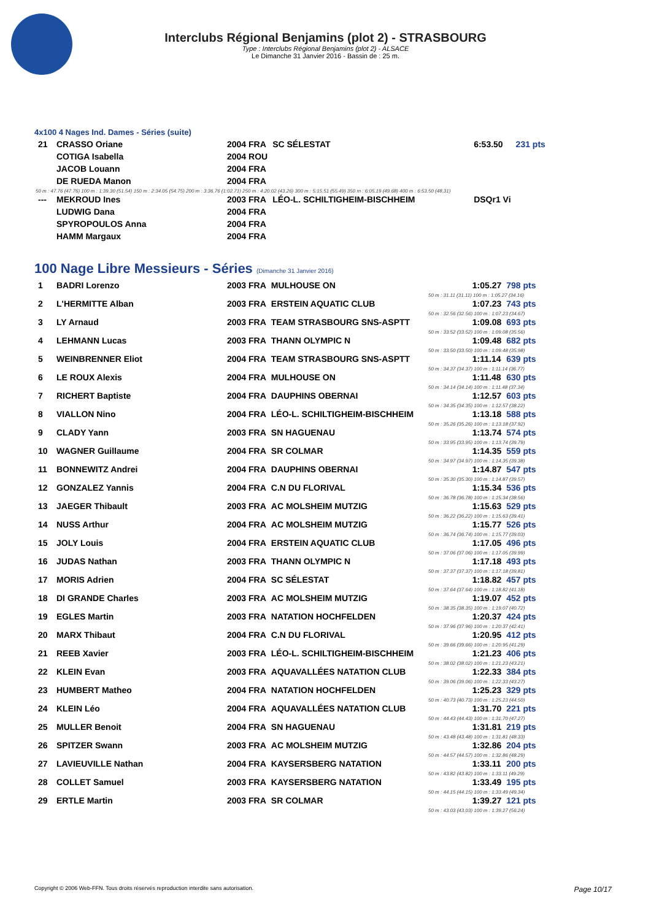Interclubs Régional Benjamins (plot 2) - STRASBOURG
Type : Interclubs Régional Benjamins (plot 2) - ALSACE
Le Dimanche 31 Janvier 2016 - Bassin de : 25 m.
4x100 4 Nages Ind. Dames - Séries (suite)
| 21 | CRASSO Oriane | 2004 FRA | SC SÉLESTAT | 6:53.50 | 231 pts |
| | COTIGA Isabella | 2004 ROU | | | |
| | JACOB Louann | 2004 FRA | | | |
| | DE RUEDA Manon | 2004 FRA | | | |
| 50 m : 47.76 (47.76) 100 m : 1:39.30 (51.54) 150 m : 2:34.05 (54.75) 200 m : 3:36.76 (1:02.71) 250 m : 4:20.02 (43.26) 300 m : 5:15.51 (55.49) 350 m : 6:05.19 (49.68) 400 m : 6:53.50 (48.31) | | | | | |
| --- | MEKROUD Ines | 2003 FRA | LÉO-L. SCHILTIGHEIM-BISCHHEIM | DSQr1 Vi | |
| | LUDWIG Dana | 2004 FRA | | | |
| | SPYROPOULOS Anna | 2004 FRA | | | |
| | HAMM Margaux | 2004 FRA | | | |
100 Nage Libre Messieurs - Séries (Dimanche 31 Janvier 2016)
| 1 | BADRI Lorenzo | 2003 FRA | MULHOUSE ON | 1:05.27 | 798 pts |
| 50 m : 31.11 (31.11) 100 m : 1:05.27 (34.16) | | | | | |
| 2 | L'HERMITTE Alban | 2003 FRA | ERSTEIN AQUATIC CLUB | 1:07.23 | 743 pts |
| 50 m : 32.56 (32.56) 100 m : 1:07.23 (34.67) | | | | | |
| 3 | LY Arnaud | 2003 FRA | TEAM STRASBOURG SNS-ASPTT | 1:09.08 | 693 pts |
| 50 m : 33.52 (33.52) 100 m : 1:09.08 (35.56) | | | | | |
| 4 | LEHMANN Lucas | 2003 FRA | THANN OLYMPIC N | 1:09.48 | 682 pts |
| 50 m : 33.50 (33.50) 100 m : 1:09.48 (35.98) | | | | | |
| 5 | WEINBRENNER Eliot | 2004 FRA | TEAM STRASBOURG SNS-ASPTT | 1:11.14 | 639 pts |
| 50 m : 34.37 (34.37) 100 m : 1:11.14 (36.77) | | | | | |
| 6 | LE ROUX Alexis | 2004 FRA | MULHOUSE ON | 1:11.48 | 630 pts |
| 50 m : 34.14 (34.14) 100 m : 1:11.48 (37.34) | | | | | |
| 7 | RICHERT Baptiste | 2004 FRA | DAUPHINS OBERNAI | 1:12.57 | 603 pts |
| 50 m : 34.35 (34.35) 100 m : 1:12.57 (38.22) | | | | | |
| 8 | VIALLON Nino | 2004 FRA | LÉO-L. SCHILTIGHEIM-BISCHHEIM | 1:13.18 | 588 pts |
| 50 m : 35.26 (35.26) 100 m : 1:13.18 (37.92) | | | | | |
| 9 | CLADY Yann | 2003 FRA | SN HAGUENAU | 1:13.74 | 574 pts |
| 50 m : 33.95 (33.95) 100 m : 1:13.74 (39.79) | | | | | |
| 10 | WAGNER Guillaume | 2004 FRA | SR COLMAR | 1:14.35 | 559 pts |
| 50 m : 34.97 (34.97) 100 m : 1:14.35 (39.38) | | | | | |
| 11 | BONNEWITZ Andrei | 2004 FRA | DAUPHINS OBERNAI | 1:14.87 | 547 pts |
| 50 m : 35.30 (35.30) 100 m : 1:14.87 (39.57) | | | | | |
| 12 | GONZALEZ Yannis | 2004 FRA | C.N DU FLORIVAL | 1:15.34 | 536 pts |
| 50 m : 36.78 (36.78) 100 m : 1:15.34 (38.56) | | | | | |
| 13 | JAEGER Thibault | 2003 FRA | AC MOLSHEIM MUTZIG | 1:15.63 | 529 pts |
| 50 m : 36.22 (36.22) 100 m : 1:15.63 (39.41) | | | | | |
| 14 | NUSS Arthur | 2004 FRA | AC MOLSHEIM MUTZIG | 1:15.77 | 526 pts |
| 50 m : 36.74 (36.74) 100 m : 1:15.77 (39.03) | | | | | |
| 15 | JOLY Louis | 2004 FRA | ERSTEIN AQUATIC CLUB | 1:17.05 | 496 pts |
| 50 m : 37.06 (37.06) 100 m : 1:17.05 (39.99) | | | | | |
| 16 | JUDAS Nathan | 2003 FRA | THANN OLYMPIC N | 1:17.18 | 493 pts |
| 50 m : 37.37 (37.37) 100 m : 1:17.18 (39.81) | | | | | |
| 17 | MORIS Adrien | 2004 FRA | SC SÉLESTAT | 1:18.82 | 457 pts |
| 50 m : 37.64 (37.64) 100 m : 1:18.82 (41.18) | | | | | |
| 18 | DI GRANDE Charles | 2003 FRA | AC MOLSHEIM MUTZIG | 1:19.07 | 452 pts |
| 50 m : 38.35 (38.35) 100 m : 1:19.07 (40.72) | | | | | |
| 19 | EGLES Martin | 2003 FRA | NATATION HOCHFELDEN | 1:20.37 | 424 pts |
| 50 m : 37.96 (37.96) 100 m : 1:20.37 (42.41) | | | | | |
| 20 | MARX Thibaut | 2004 FRA | C.N DU FLORIVAL | 1:20.95 | 412 pts |
| 50 m : 39.66 (39.66) 100 m : 1:20.95 (41.29) | | | | | |
| 21 | REEB Xavier | 2003 FRA | LÉO-L. SCHILTIGHEIM-BISCHHEIM | 1:21.23 | 406 pts |
| 50 m : 38.02 (38.02) 100 m : 1:21.23 (43.21) | | | | | |
| 22 | KLEIN Evan | 2003 FRA | AQUAVALLÉES NATATION CLUB | 1:22.33 | 384 pts |
| 50 m : 39.06 (39.06) 100 m : 1:22.33 (43.27) | | | | | |
| 23 | HUMBERT Matheo | 2004 FRA | NATATION HOCHFELDEN | 1:25.23 | 329 pts |
| 50 m : 40.73 (40.73) 100 m : 1:25.23 (44.50) | | | | | |
| 24 | KLEIN Léo | 2004 FRA | AQUAVALLÉES NATATION CLUB | 1:31.70 | 221 pts |
| 50 m : 44.43 (44.43) 100 m : 1:31.70 (47.27) | | | | | |
| 25 | MULLER Benoit | 2004 FRA | SN HAGUENAU | 1:31.81 | 219 pts |
| 50 m : 43.48 (43.48) 100 m : 1:31.81 (48.33) | | | | | |
| 26 | SPITZER Swann | 2003 FRA | AC MOLSHEIM MUTZIG | 1:32.86 | 204 pts |
| 50 m : 44.57 (44.57) 100 m : 1:32.86 (48.29) | | | | | |
| 27 | LAVIEUVILLE Nathan | 2004 FRA | KAYSERSBERG NATATION | 1:33.11 | 200 pts |
| 50 m : 43.82 (43.82) 100 m : 1:33.11 (49.29) | | | | | |
| 28 | COLLET Samuel | 2003 FRA | KAYSERSBERG NATATION | 1:33.49 | 195 pts |
| 50 m : 44.15 (44.15) 100 m : 1:33.49 (49.34) | | | | | |
| 29 | ERTLE Martin | 2003 FRA | SR COLMAR | 1:39.27 | 121 pts |
| 50 m : 43.03 (43.03) 100 m : 1:39.27 (56.24) | | | | | |
Copyright © 2006 Web-FFN. Tous droits réservés reproduction interdite sans autorisation. Page 10/17